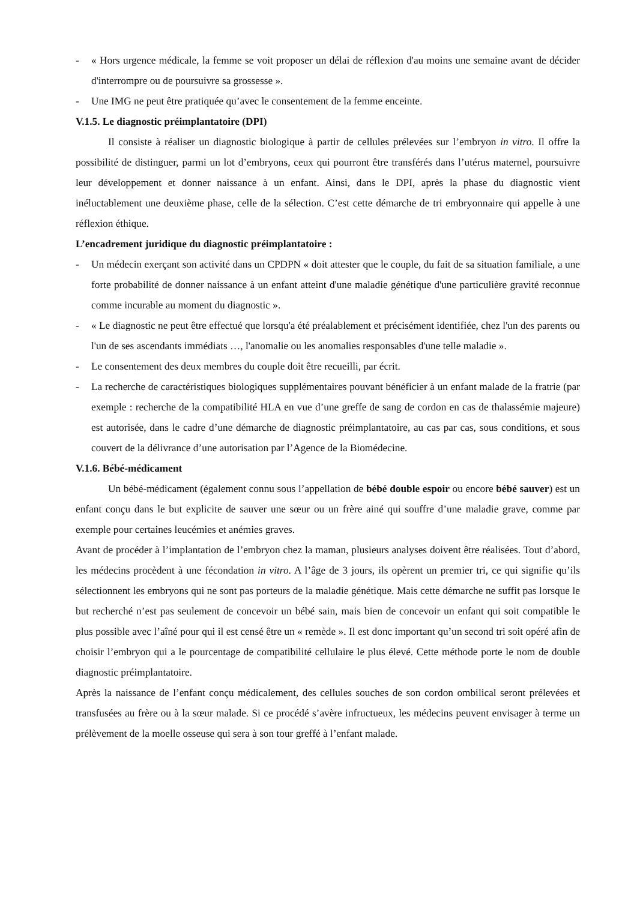- « Hors urgence médicale, la femme se voit proposer un délai de réflexion d'au moins une semaine avant de décider d'interrompre ou de poursuivre sa grossesse ».
- Une IMG ne peut être pratiquée qu’avec le consentement de la femme enceinte.
V.1.5. Le diagnostic préimplantatoire (DPI)
Il consiste à réaliser un diagnostic biologique à partir de cellules prélevées sur l’embryon in vitro. Il offre la possibilité de distinguer, parmi un lot d’embryons, ceux qui pourront être transférés dans l’utérus maternel, poursuivre leur développement et donner naissance à un enfant. Ainsi, dans le DPI, après la phase du diagnostic vient inéluctablement une deuxième phase, celle de la sélection. C’est cette démarche de tri embryonnaire qui appelle à une réflexion éthique.
L’encadrement juridique du diagnostic préimplantatoire :
- Un médecin exerçant son activité dans un CPDPN « doit attester que le couple, du fait de sa situation familiale, a une forte probabilité de donner naissance à un enfant atteint d'une maladie génétique d'une particulière gravité reconnue comme incurable au moment du diagnostic ».
- « Le diagnostic ne peut être effectué que lorsqu'a été préalablement et précisément identifiée, chez l'un des parents ou l'un de ses ascendants immédiats …, l'anomalie ou les anomalies responsables d'une telle maladie ».
- Le consentement des deux membres du couple doit être recueilli, par écrit.
- La recherche de caractéristiques biologiques supplémentaires pouvant bénéficier à un enfant malade de la fratrie (par exemple : recherche de la compatibilité HLA en vue d’une greffe de sang de cordon en cas de thalassémie majeure) est autorisée, dans le cadre d’une démarche de diagnostic préimplantatoire, au cas par cas, sous conditions, et sous couvert de la délivrance d’une autorisation par l’Agence de la Biomédecine.
V.1.6. Bébé-médicament
Un bébé-médicament (également connu sous l’appellation de bébé double espoir ou encore bébé sauver) est un enfant conçu dans le but explicite de sauver une sœur ou un frère ainé qui souffre d’une maladie grave, comme par exemple pour certaines leucémies et anémies graves.
Avant de procéder à l’implantation de l’embryon chez la maman, plusieurs analyses doivent être réalisées. Tout d’abord, les médecins procèdent à une fécondation in vitro. A l’âge de 3 jours, ils opèrent un premier tri, ce qui signifie qu’ils sélectionnent les embryons qui ne sont pas porteurs de la maladie génétique. Mais cette démarche ne suffit pas lorsque le but recherché n’est pas seulement de concevoir un bébé sain, mais bien de concevoir un enfant qui soit compatible le plus possible avec l’aîné pour qui il est censé être un « remède ». Il est donc important qu’un second tri soit opéré afin de choisir l’embryon qui a le pourcentage de compatibilité cellulaire le plus élevé. Cette méthode porte le nom de double diagnostic préimplantatoire.
Après la naissance de l’enfant conçu médicalement, des cellules souches de son cordon ombilical seront prélevées et transfusées au frère ou à la sœur malade. Si ce procédé s’avère infructueux, les médecins peuvent envisager à terme un prélèvement de la moelle osseuse qui sera à son tour greffé à l’enfant malade.